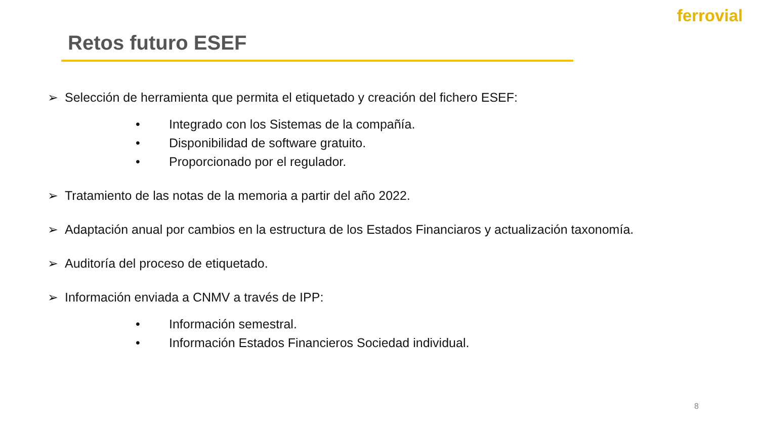ferrovial
Retos futuro ESEF
➢ Selección de herramienta que permita el etiquetado y creación del fichero ESEF:
• Integrado con los Sistemas de la compañía.
• Disponibilidad de software gratuito.
• Proporcionado por el regulador.
➢ Tratamiento de las notas de la memoria a partir del año 2022.
➢ Adaptación anual por cambios en la estructura de los Estados Financiaros y actualización taxonomía.
➢ Auditoría del proceso de etiquetado.
➢ Información enviada a CNMV a través de IPP:
• Información semestral.
• Información Estados Financieros Sociedad individual.
8